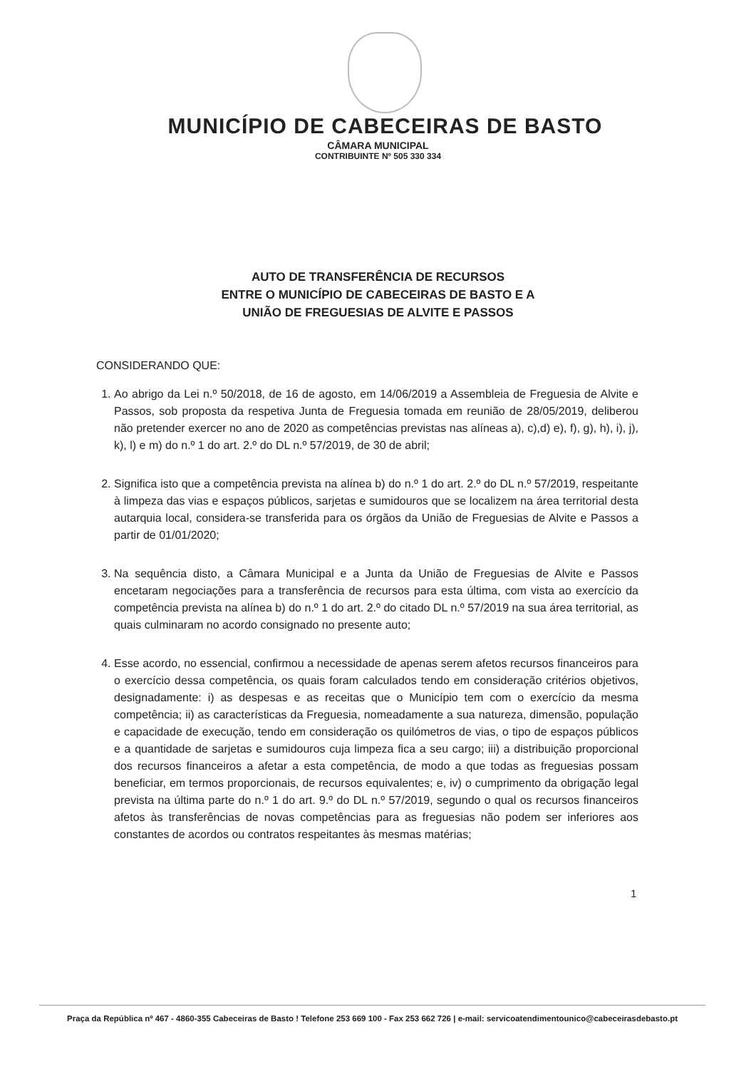MUNICÍPIO DE CABECEIRAS DE BASTO
CÂMARA MUNICIPAL
CONTRIBUINTE Nº 505 330 334
AUTO DE TRANSFERÊNCIA DE RECURSOS
ENTRE O MUNICÍPIO DE CABECEIRAS DE BASTO E A
UNIÃO DE FREGUESIAS DE ALVITE E PASSOS
CONSIDERANDO QUE:
1. Ao abrigo da Lei n.º 50/2018, de 16 de agosto, em 14/06/2019 a Assembleia de Freguesia de Alvite e Passos, sob proposta da respetiva Junta de Freguesia tomada em reunião de 28/05/2019, deliberou não pretender exercer no ano de 2020 as competências previstas nas alíneas a), c),d) e), f), g), h), i), j), k), l) e m) do n.º 1 do art. 2.º do DL n.º 57/2019, de 30 de abril;
2. Significa isto que a competência prevista na alínea b) do n.º 1 do art. 2.º do DL n.º 57/2019, respeitante à limpeza das vias e espaços públicos, sarjetas e sumidouros que se localizem na área territorial desta autarquia local, considera-se transferida para os órgãos da União de Freguesias de Alvite e Passos a partir de 01/01/2020;
3. Na sequência disto, a Câmara Municipal e a Junta da União de Freguesias de Alvite e Passos encetaram negociações para a transferência de recursos para esta última, com vista ao exercício da competência prevista na alínea b) do n.º 1 do art. 2.º do citado DL n.º 57/2019 na sua área territorial, as quais culminaram no acordo consignado no presente auto;
4. Esse acordo, no essencial, confirmou a necessidade de apenas serem afetos recursos financeiros para o exercício dessa competência, os quais foram calculados tendo em consideração critérios objetivos, designadamente: i) as despesas e as receitas que o Município tem com o exercício da mesma competência; ii) as características da Freguesia, nomeadamente a sua natureza, dimensão, população e capacidade de execução, tendo em consideração os quilómetros de vias, o tipo de espaços públicos e a quantidade de sarjetas e sumidouros cuja limpeza fica a seu cargo; iii) a distribuição proporcional dos recursos financeiros a afetar a esta competência, de modo a que todas as freguesias possam beneficiar, em termos proporcionais, de recursos equivalentes; e, iv) o cumprimento da obrigação legal prevista na última parte do n.º 1 do art. 9.º do DL n.º 57/2019, segundo o qual os recursos financeiros afetos às transferências de novas competências para as freguesias não podem ser inferiores aos constantes de acordos ou contratos respeitantes às mesmas matérias;
1
Praça da República nº 467 - 4860-355 Cabeceiras de Basto ! Telefone 253 669 100 - Fax 253 662 726 | e-mail: servicoatendimentounico@cabeceirasdebasto.pt